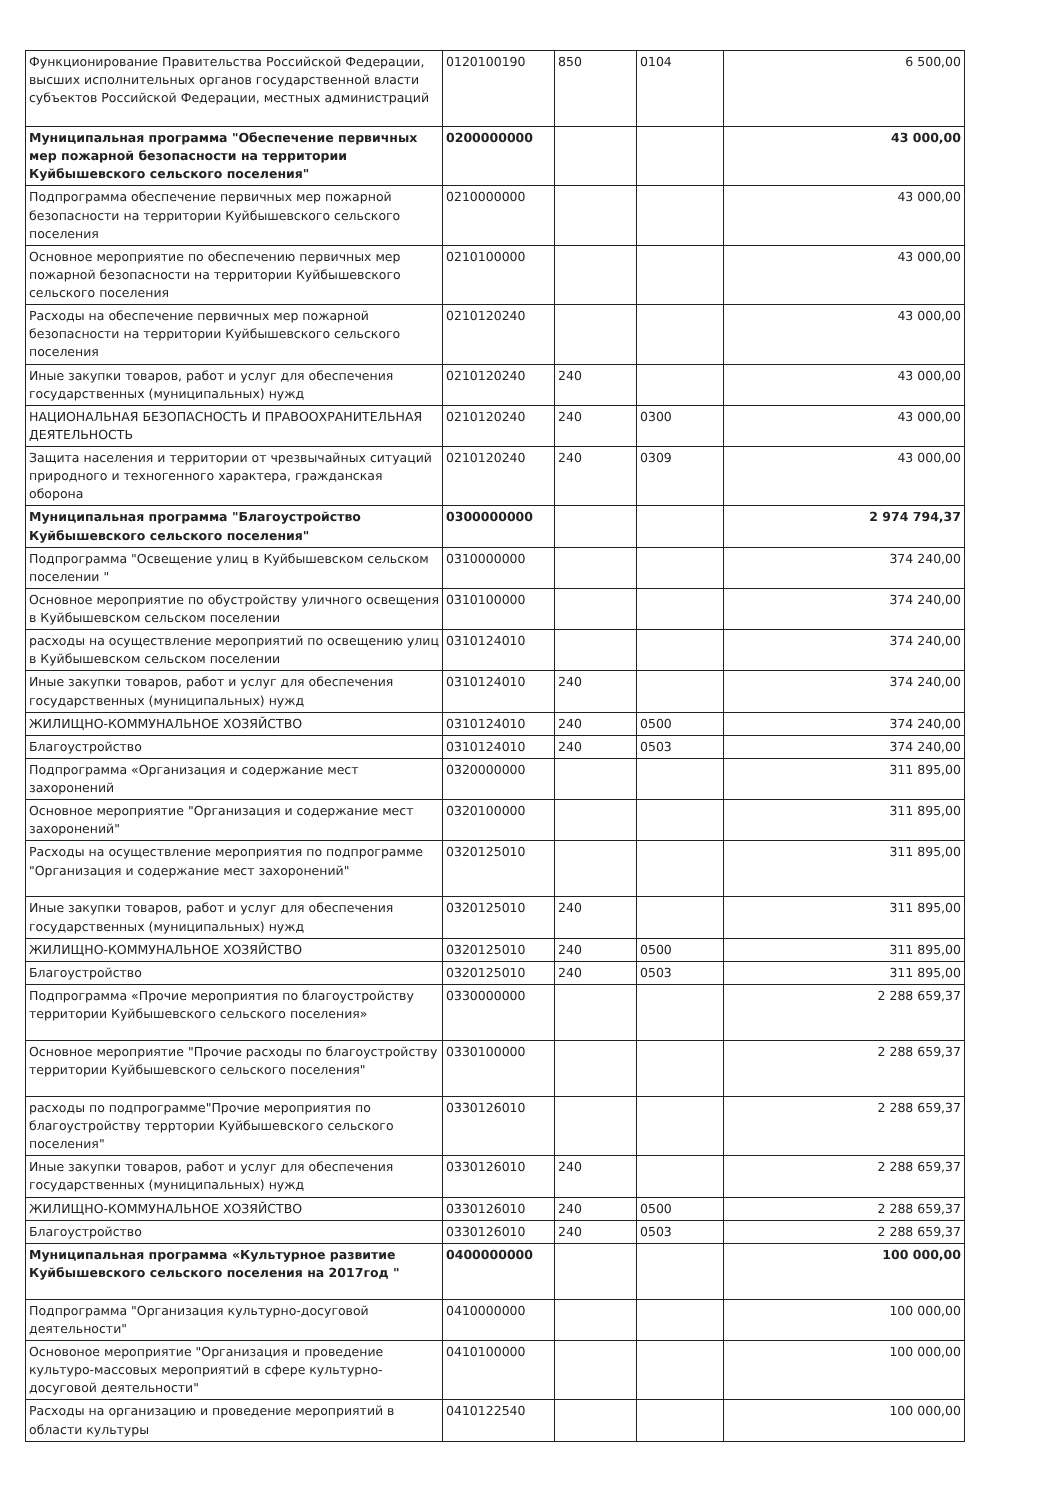| Функционирование Правительства Российской Федерации, высших исполнительных органов государственной власти субъектов Российской Федерации, местных администраций | 0120100190 | 850 | 0104 | 6 500,00 |
| Муниципальная программа "Обеспечение первичных мер пожарной безопасности на территории Куйбышевского сельского поселения" | 0200000000 | | | 43 000,00 |
| Подпрограмма обеспечение первичных мер пожарной безопасности на территории Куйбышевского сельского поселения | 0210000000 | | | 43 000,00 |
| Основное мероприятие по обеспечению первичных мер пожарной безопасности на территории Куйбышевского сельского поселения | 0210100000 | | | 43 000,00 |
| Расходы на обеспечение первичных мер пожарной безопасности на территории Куйбышевского сельского поселения | 0210120240 | | | 43 000,00 |
| Иные закупки товаров, работ и услуг для обеспечения государственных (муниципальных) нужд | 0210120240 | 240 | | 43 000,00 |
| НАЦИОНАЛЬНАЯ БЕЗОПАСНОСТЬ И ПРАВООХРАНИТЕЛЬНАЯ ДЕЯТЕЛЬНОСТЬ | 0210120240 | 240 | 0300 | 43 000,00 |
| Защита населения и территории от чрезвычайных ситуаций природного и техногенного характера, гражданская оборона | 0210120240 | 240 | 0309 | 43 000,00 |
| Муниципальная программа "Благоустройство Куйбышевского сельского поселения" | 0300000000 | | | 2 974 794,37 |
| Подпрограмма "Освещение улиц в Куйбышевском сельском поселении " | 0310000000 | | | 374 240,00 |
| Основное мероприятие по обустройству уличного освещения в Куйбышевском сельском поселении | 0310100000 | | | 374 240,00 |
| расходы на осуществление мероприятий по освещению улиц в Куйбышевском сельском поселении | 0310124010 | | | 374 240,00 |
| Иные закупки товаров, работ и услуг для обеспечения государственных (муниципальных) нужд | 0310124010 | 240 | | 374 240,00 |
| ЖИЛИЩНО-КОММУНАЛЬНОЕ ХОЗЯЙСТВО | 0310124010 | 240 | 0500 | 374 240,00 |
| Благоустройство | 0310124010 | 240 | 0503 | 374 240,00 |
| Подпрограмма «Организация и содержание мест захоронений | 0320000000 | | | 311 895,00 |
| Основное мероприятие "Организация и содержание мест захоронений" | 0320100000 | | | 311 895,00 |
| Расходы на осуществление мероприятия по подпрограмме "Организация и содержание мест захоронений" | 0320125010 | | | 311 895,00 |
| Иные закупки товаров, работ и услуг для обеспечения государственных (муниципальных) нужд | 0320125010 | 240 | | 311 895,00 |
| ЖИЛИЩНО-КОММУНАЛЬНОЕ ХОЗЯЙСТВО | 0320125010 | 240 | 0500 | 311 895,00 |
| Благоустройство | 0320125010 | 240 | 0503 | 311 895,00 |
| Подпрограмма «Прочие мероприятия по благоустройству территории Куйбышевского сельского поселения» | 0330000000 | | | 2 288 659,37 |
| Основное мероприятие "Прочие расходы по благоустройству территории Куйбышевского сельского поселения" | 0330100000 | | | 2 288 659,37 |
| расходы по подпрограмме"Прочие мероприятия по благоустройству терртории Куйбышевского сельского поселения" | 0330126010 | | | 2 288 659,37 |
| Иные закупки товаров, работ и услуг для обеспечения государственных (муниципальных) нужд | 0330126010 | 240 | | 2 288 659,37 |
| ЖИЛИЩНО-КОММУНАЛЬНОЕ ХОЗЯЙСТВО | 0330126010 | 240 | 0500 | 2 288 659,37 |
| Благоустройство | 0330126010 | 240 | 0503 | 2 288 659,37 |
| Муниципальная программа «Культурное развитие Куйбышевского сельского поселения на 2017год " | 0400000000 | | | 100 000,00 |
| Подпрограмма "Организация культурно-досуговой деятельности" | 0410000000 | | | 100 000,00 |
| Основоное мероприятие "Организация и проведение культуро-массовых мероприятий в сфере культурно-досуговой деятельности" | 0410100000 | | | 100 000,00 |
| Расходы на организацию и проведение мероприятий в области культуры | 0410122540 | | | 100 000,00 |